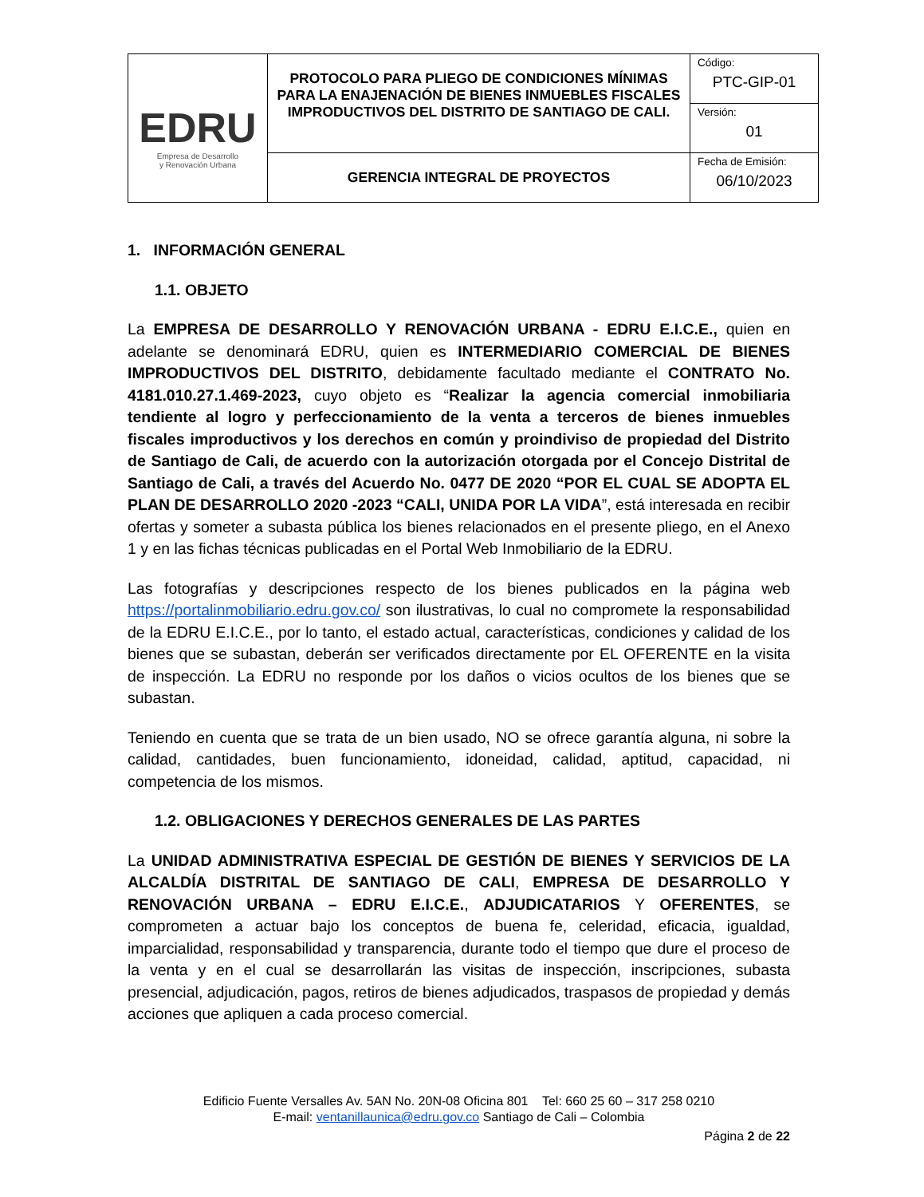| EDRU Empresa de Desarrollo y Renovación Urbana | PROTOCOLO PARA PLIEGO DE CONDICIONES MÍNIMAS PARA LA ENAJENACIÓN DE BIENES INMUEBLES FISCALES IMPRODUCTIVOS DEL DISTRITO DE SANTIAGO DE CALI. | Código: PTC-GIP-01 |
| | | Versión: 01 |
| | GERENCIA INTEGRAL DE PROYECTOS | Fecha de Emisión: 06/10/2023 |
1. INFORMACIÓN GENERAL
1.1. OBJETO
La EMPRESA DE DESARROLLO Y RENOVACIÓN URBANA - EDRU E.I.C.E., quien en adelante se denominará EDRU, quien es INTERMEDIARIO COMERCIAL DE BIENES IMPRODUCTIVOS DEL DISTRITO, debidamente facultado mediante el CONTRATO No. 4181.010.27.1.469-2023, cuyo objeto es “Realizar la agencia comercial inmobiliaria tendiente al logro y perfeccionamiento de la venta a terceros de bienes inmuebles fiscales improductivos y los derechos en común y proindiviso de propiedad del Distrito de Santiago de Cali, de acuerdo con la autorización otorgada por el Concejo Distrital de Santiago de Cali, a través del Acuerdo No. 0477 DE 2020 “POR EL CUAL SE ADOPTA EL PLAN DE DESARROLLO 2020 -2023 “CALI, UNIDA POR LA VIDA”, está interesada en recibir ofertas y someter a subasta pública los bienes relacionados en el presente pliego, en el Anexo 1 y en las fichas técnicas publicadas en el Portal Web Inmobiliario de la EDRU.
Las fotografías y descripciones respecto de los bienes publicados en la página web https://portalinmobiliario.edru.gov.co/ son ilustrativas, lo cual no compromete la responsabilidad de la EDRU E.I.C.E., por lo tanto, el estado actual, características, condiciones y calidad de los bienes que se subastan, deberán ser verificados directamente por EL OFERENTE en la visita de inspección. La EDRU no responde por los daños o vicios ocultos de los bienes que se subastan.
Teniendo en cuenta que se trata de un bien usado, NO se ofrece garantía alguna, ni sobre la calidad, cantidades, buen funcionamiento, idoneidad, calidad, aptitud, capacidad, ni competencia de los mismos.
1.2. OBLIGACIONES Y DERECHOS GENERALES DE LAS PARTES
La UNIDAD ADMINISTRATIVA ESPECIAL DE GESTIÓN DE BIENES Y SERVICIOS DE LA ALCALDÍA DISTRITAL DE SANTIAGO DE CALI, EMPRESA DE DESARROLLO Y RENOVACIÓN URBANA – EDRU E.I.C.E., ADJUDICATARIOS Y OFERENTES, se comprometen a actuar bajo los conceptos de buena fe, celeridad, eficacia, igualdad, imparcialidad, responsabilidad y transparencia, durante todo el tiempo que dure el proceso de la venta y en el cual se desarrollarán las visitas de inspección, inscripciones, subasta presencial, adjudicación, pagos, retiros de bienes adjudicados, traspasos de propiedad y demás acciones que apliquen a cada proceso comercial.
Edificio Fuente Versalles Av. 5AN No. 20N-08 Oficina 801 Tel: 660 25 60 – 317 258 0210
E-mail: ventanillaunica@edru.gov.co Santiago de Cali – Colombia
Página 2 de 22